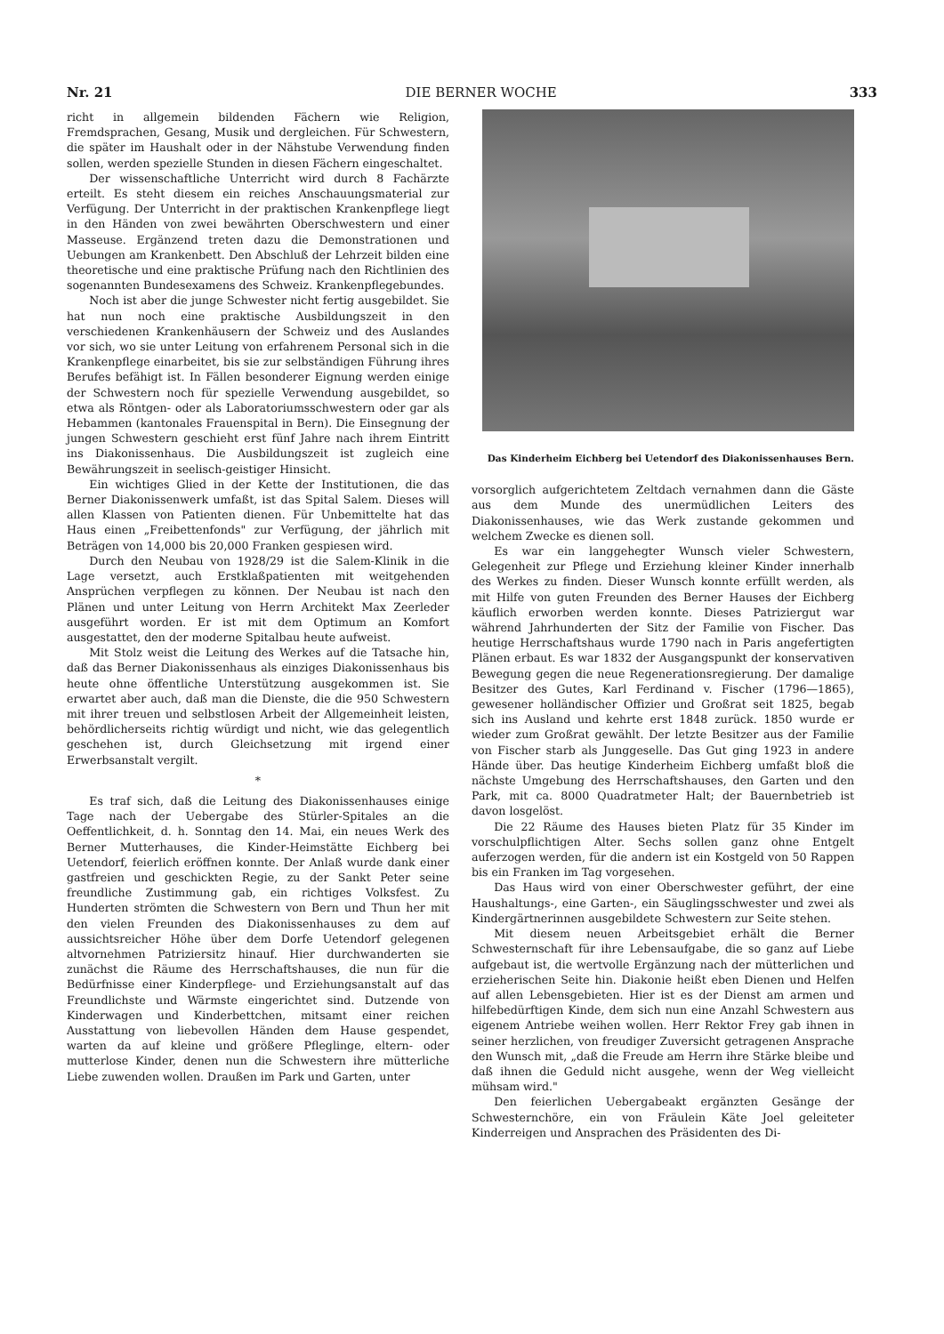Nr. 21 DIE BERNER WOCHE 333
richt in allgemein bildenden Fächern wie Religion, Fremdsprachen, Gesang, Musik und dergleichen. Für Schwestern, die später im Haushalt oder in der Nähstube Verwendung finden sollen, werden spezielle Stunden in diesen Fächern eingeschaltet.
Der wissenschaftliche Unterricht wird durch 8 Fachärzte erteilt. Es steht diesem ein reiches Anschauungsmaterial zur Verfügung. Der Unterricht in der praktischen Krankenpflege liegt in den Händen von zwei bewährten Oberschwestern und einer Masseuse. Ergänzend treten dazu die Demonstrationen und Uebungen am Krankenbett. Den Abschluß der Lehrzeit bilden eine theoretische und eine praktische Prüfung nach den Richtlinien des sogenannten Bundesexamens des Schweiz. Krankenpflegebundes.
Noch ist aber die junge Schwester nicht fertig ausgebildet. Sie hat nun noch eine praktische Ausbildungszeit in den verschiedenen Krankenhäusern der Schweiz und des Auslandes vor sich, wo sie unter Leitung von erfahrenem Personal sich in die Krankenpflege einarbeitet, bis sie zur selbständigen Führung ihres Berufes befähigt ist. In Fällen besonderer Eignung werden einige der Schwestern noch für spezielle Verwendung ausgebildet, so etwa als Röntgen- oder als Laboratoriumsschwestern oder gar als Hebammen (kantonales Frauenspital in Bern). Die Einsegnung der jungen Schwestern geschieht erst fünf Jahre nach ihrem Eintritt ins Diakonissenhaus. Die Ausbildungszeit ist zugleich eine Bewährungszeit in seelisch-geistiger Hinsicht.
Ein wichtiges Glied in der Kette der Institutionen, die das Berner Diakonissenwerk umfaßt, ist das Spital Salem. Dieses will allen Klassen von Patienten dienen. Für Unbemittelte hat das Haus einen „Freibettenfonds" zur Verfügung, der jährlich mit Beträgen von 14,000 bis 20,000 Franken gespiesen wird.
Durch den Neubau von 1928/29 ist die Salem-Klinik in die Lage versetzt, auch Erstklaßpatienten mit weitgehenden Ansprüchen verpflegen zu können. Der Neubau ist nach den Plänen und unter Leitung von Herrn Architekt Max Zeerleder ausgeführt worden. Er ist mit dem Optimum an Komfort ausgestattet, den der moderne Spitalbau heute aufweist.
Mit Stolz weist die Leitung des Werkes auf die Tatsache hin, daß das Berner Diakonissenhaus als einziges Diakonissenhaus bis heute ohne öffentliche Unterstützung ausgekommen ist. Sie erwartet aber auch, daß man die Dienste, die die 950 Schwestern mit ihrer treuen und selbstlosen Arbeit der Allgemeinheit leisten, behördlicherseits richtig würdigt und nicht, wie das gelegentlich geschehen ist, durch Gleichsetzung mit irgend einer Erwerbsanstalt vergilt.
*
Es traf sich, daß die Leitung des Diakonissenhauses einige Tage nach der Uebergabe des Stürler-Spitales an die Oeffentlichkeit, d. h. Sonntag den 14. Mai, ein neues Werk des Berner Mutterhauses, die Kinder-Heimstätte Eichberg bei Uetendorf, feierlich eröffnen konnte. Der Anlaß wurde dank einer gastfreien und geschickten Regie, zu der Sankt Peter seine freundliche Zustimmung gab, ein richtiges Volksfest. Zu Hunderten strömten die Schwestern von Bern und Thun her mit den vielen Freunden des Diakonissenhauses zu dem auf aussichtsreicher Höhe über dem Dorfe Uetendorf gelegenen altvornehmen Patriziersitz hinauf. Hier durchwanderten sie zunächst die Räume des Herrschaftshauses, die nun für die Bedürfnisse einer Kinderpflege- und Erziehungsanstalt auf das Freundlichste und Wärmste eingerichtet sind. Dutzende von Kinderwagen und Kinderbettchen, mitsamt einer reichen Ausstattung von liebevollen Händen dem Hause gespendet, warten da auf kleine und größere Pfleglinge, eltern- oder mutterlose Kinder, denen nun die Schwestern ihre mütterliche Liebe zuwenden wollen. Draußen im Park und Garten, unter
Das Kinderheim Eichberg bei Uetendorf des Diakonissenhauses Bern.
vorsorglich aufgerichtetem Zeltdach vernahmen dann die Gäste aus dem Munde des unermüdlichen Leiters des Diakonissenhauses, wie das Werk zustande gekommen und welchem Zwecke es dienen soll.
Es war ein langgehegter Wunsch vieler Schwestern, Gelegenheit zur Pflege und Erziehung kleiner Kinder innerhalb des Werkes zu finden. Dieser Wunsch konnte erfüllt werden, als mit Hilfe von guten Freunden des Berner Hauses der Eichberg käuflich erworben werden konnte. Dieses Patriziergut war während Jahrhunderten der Sitz der Familie von Fischer. Das heutige Herrschaftshaus wurde 1790 nach in Paris angefertigten Plänen erbaut. Es war 1832 der Ausgangspunkt der konservativen Bewegung gegen die neue Regenerationsregierung. Der damalige Besitzer des Gutes, Karl Ferdinand v. Fischer (1796—1865), gewesener holländischer Offizier und Großrat seit 1825, begab sich ins Ausland und kehrte erst 1848 zurück. 1850 wurde er wieder zum Großrat gewählt. Der letzte Besitzer aus der Familie von Fischer starb als Junggeselle. Das Gut ging 1923 in andere Hände über. Das heutige Kinderheim Eichberg umfaßt bloß die nächste Umgebung des Herrschaftshauses, den Garten und den Park, mit ca. 8000 Quadratmeter Halt; der Bauernbetrieb ist davon losgelöst.
Die 22 Räume des Hauses bieten Platz für 35 Kinder im vorschulpflichtigen Alter. Sechs sollen ganz ohne Entgelt auferzogen werden, für die andern ist ein Kostgeld von 50 Rappen bis ein Franken im Tag vorgesehen.
Das Haus wird von einer Oberschwester geführt, der eine Haushaltungs-, eine Garten-, ein Säuglingsschwester und zwei als Kindergärtnerinnen ausgebildete Schwestern zur Seite stehen.
Mit diesem neuen Arbeitsgebiet erhält die Berner Schwesternschaft für ihre Lebensaufgabe, die so ganz auf Liebe aufgebaut ist, die wertvolle Ergänzung nach der mütterlichen und erzieherischen Seite hin. Diakonie heißt eben Dienen und Helfen auf allen Lebensgebieten. Hier ist es der Dienst am armen und hilfebedürftigen Kinde, dem sich nun eine Anzahl Schwestern aus eigenem Antriebe weihen wollen. Herr Rektor Frey gab ihnen in seiner herzlichen, von freudiger Zuversicht getragenen Ansprache den Wunsch mit, „daß die Freude am Herrn ihre Stärke bleibe und daß ihnen die Geduld nicht ausgehe, wenn der Weg vielleicht mühsam wird."
Den feierlichen Uebergabeakt ergänzten Gesänge der Schwesternchöre, ein von Fräulein Käte Joel geleiteter Kinderreigen und Ansprachen des Präsidenten des Di-